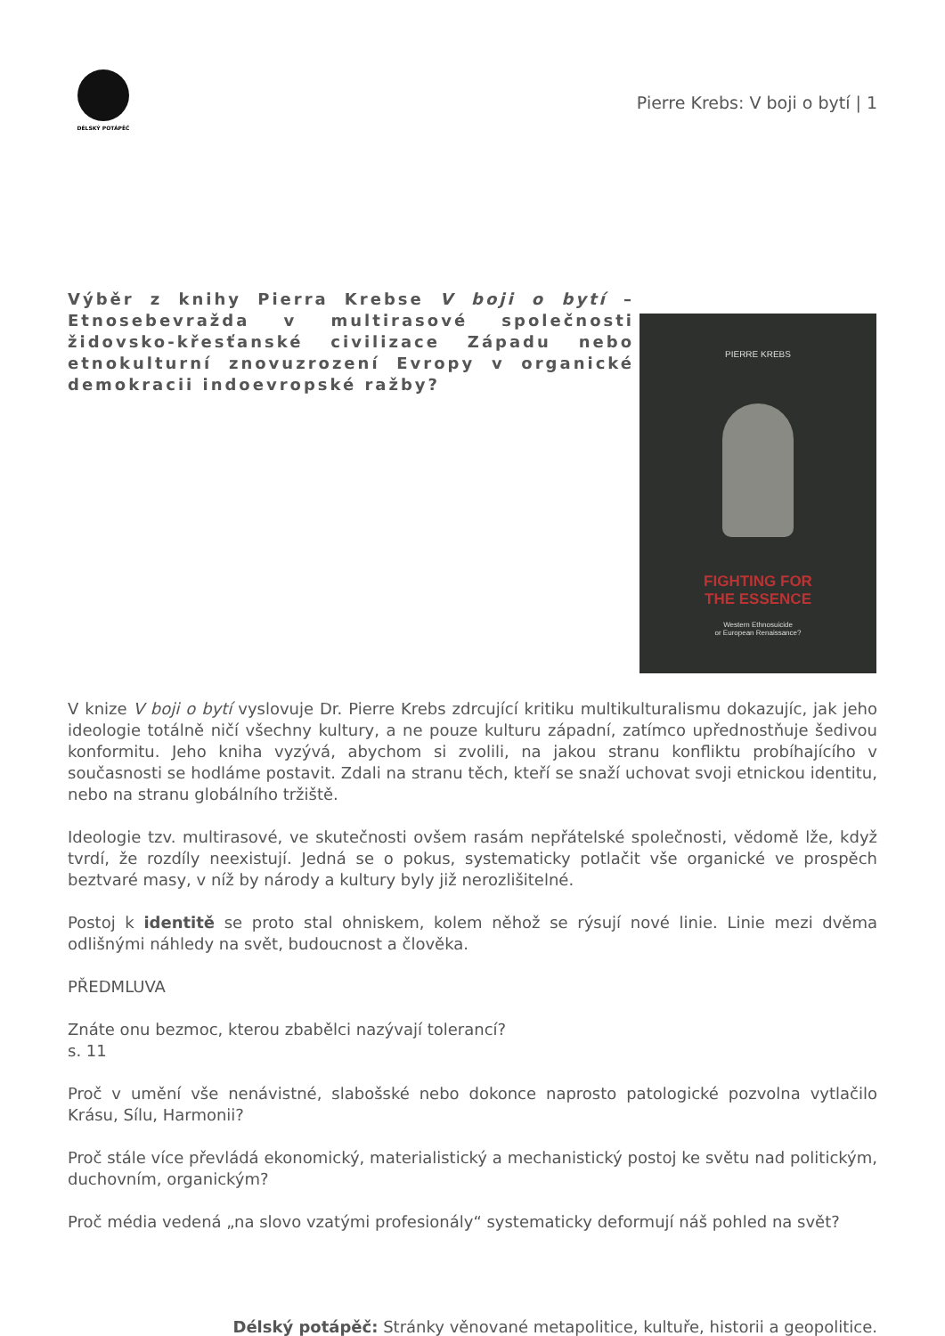DÉLSKÝ POTÁPĚČ
Pierre Krebs: V boji o bytí | 1
Výběr z knihy Pierra Krebse V boji o bytí – Etnosebevražda v multirasové společnosti židovsko-křesťanské civilizace Západu nebo etnokulturní znovuzrození Evropy v organické demokracii indoevropské ražby?
PIERRE KREBS
FIGHTING FOR
THE ESSENCE
Western Ethnosuicide
or European Renaissance?
V knize V boji o bytí vyslovuje Dr. Pierre Krebs zdrcující kritiku multikulturalismu dokazujíc, jak jeho ideologie totálně ničí všechny kultury, a ne pouze kulturu západní, zatímco upřednostňuje šedivou konformitu. Jeho kniha vyzývá, abychom si zvolili, na jakou stranu konfliktu probíhajícího v současnosti se hodláme postavit. Zdali na stranu těch, kteří se snaží uchovat svoji etnickou identitu, nebo na stranu globálního tržiště.
Ideologie tzv. multirasové, ve skutečnosti ovšem rasám nepřátelské společnosti, vědomě lže, když tvrdí, že rozdíly neexistují. Jedná se o pokus, systematicky potlačit vše organické ve prospěch beztvaré masy, v níž by národy a kultury byly již nerozlišitelné.
Postoj k identitě se proto stal ohniskem, kolem něhož se rýsují nové linie. Linie mezi dvěma odlišnými náhledy na svět, budoucnost a člověka.
PŘEDMLUVA
Znáte onu bezmoc, kterou zbabělci nazývají tolerancí?
s. 11
Proč v umění vše nenávistné, slabošské nebo dokonce naprosto patologické pozvolna vytlačilo Krásu, Sílu, Harmonii?
Proč stále více převládá ekonomický, materialistický a mechanistický postoj ke světu nad politickým, duchovním, organickým?
Proč média vedená „na slovo vzatými profesionály“ systematicky deformují náš pohled na svět?
Délský potápěč: Stránky věnované metapolitice, kultuře, historii a geopolitice.